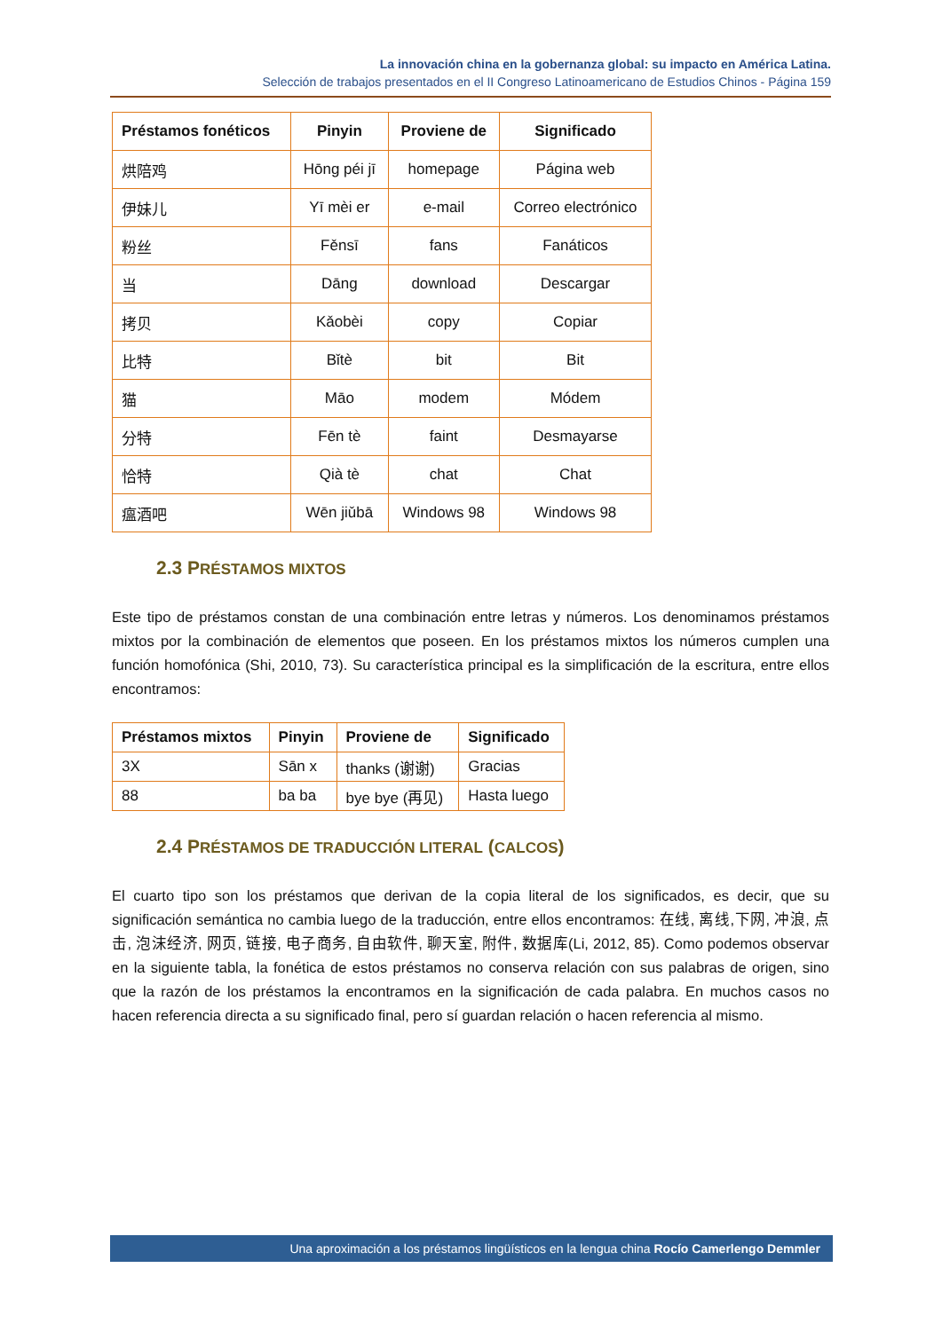La innovación china en la gobernanza global: su impacto en América Latina.
Selección de trabajos presentados en el II Congreso Latinoamericano de Estudios Chinos - Página 159
| Préstamos fonéticos | Pinyin | Proviene de | Significado |
| --- | --- | --- | --- |
| 烘陪鸡 | Hōng péi jī | homepage | Página web |
| 伊妹儿 | Yī mèi er | e-mail | Correo electrónico |
| 粉丝 | Fěnsī | fans | Fanáticos |
| 当 | Dāng | download | Descargar |
| 拷贝 | Kǎobèi | copy | Copiar |
| 比特 | Bǐtè | bit | Bit |
| 猫 | Māo | modem | Módem |
| 分特 | Fēn tè | faint | Desmayarse |
| 恰特 | Qià tè | chat | Chat |
| 瘟酒吧 | Wēn jiǔbā | Windows 98 | Windows 98 |
2.3 PRÉSTAMOS MIXTOS
Este tipo de préstamos constan de una combinación entre letras y números. Los denominamos préstamos mixtos por la combinación de elementos que poseen. En los préstamos mixtos los números cumplen una función homofónica (Shi, 2010, 73). Su característica principal es la simplificación de la escritura, entre ellos encontramos:
| Préstamos mixtos | Pinyin | Proviene de | Significado |
| --- | --- | --- | --- |
| 3X | Sān x | thanks (谢谢) | Gracias |
| 88 | ba ba | bye bye (再见) | Hasta luego |
2.4 PRÉSTAMOS DE TRADUCCIÓN LITERAL (CALCOS)
El cuarto tipo son los préstamos que derivan de la copia literal de los significados, es decir, que su significación semántica no cambia luego de la traducción, entre ellos encontramos: 在线, 离线,下网, 冲浪, 点击, 泡沫经济, 网页, 链接, 电子商务, 自由软件, 聊天室, 附件, 数据库(Li, 2012, 85). Como podemos observar en la siguiente tabla, la fonética de estos préstamos no conserva relación con sus palabras de origen, sino que la razón de los préstamos la encontramos en la significación de cada palabra. En muchos casos no hacen referencia directa a su significado final, pero sí guardan relación o hacen referencia al mismo.
Una aproximación a los préstamos lingüísticos en la lengua china Rocío Camerlengo Demmler